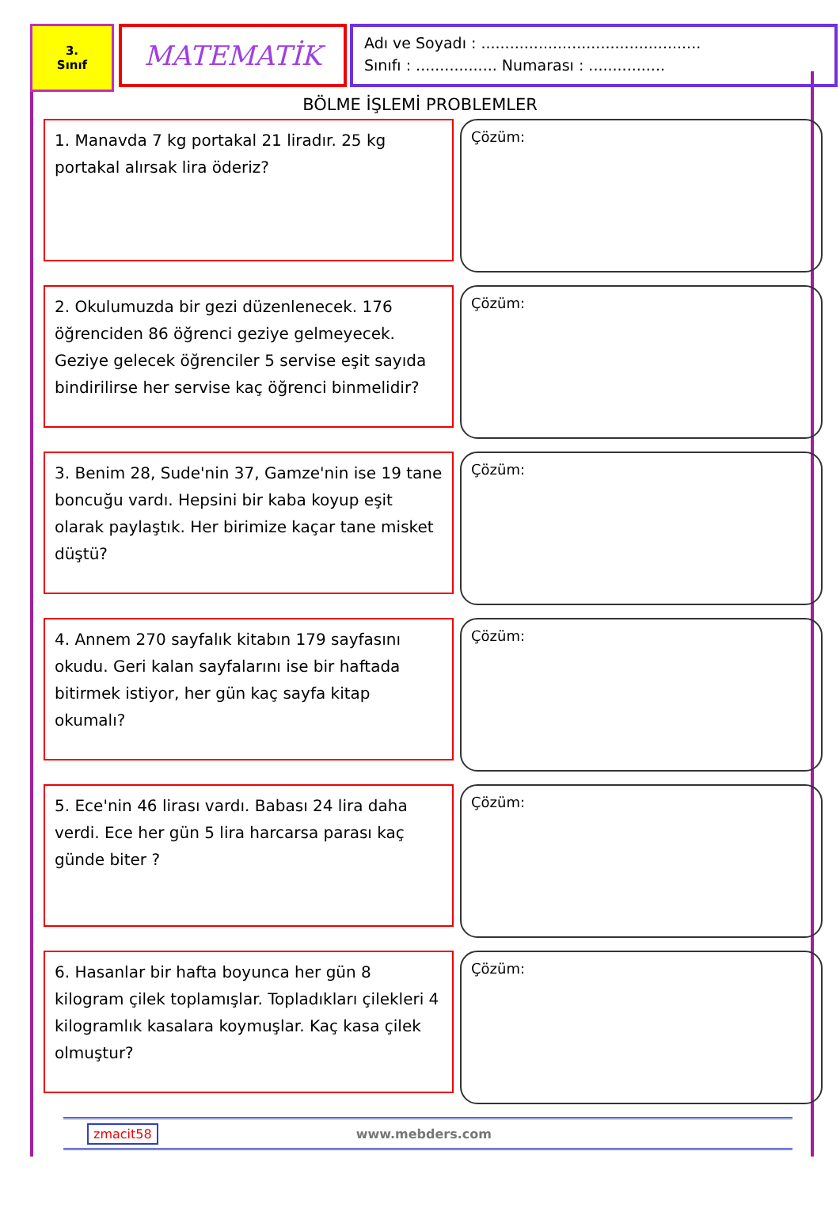3.
Sınıf
MATEMATİK
Adı ve Soyadı : ..............................................
Sınıfı : ................. Numarası : ................
BÖLME İŞLEMİ PROBLEMLER
1. Manavda 7 kg portakal 21 liradır. 25 kg portakal alırsak lira öderiz?
Çözüm:
2. Okulumuzda bir gezi düzenlenecek. 176 öğrenciden 86 öğrenci geziye gelmeyecek. Geziye gelecek öğrenciler 5 servise eşit sayıda bindirilirse her servise kaç öğrenci binmelidir?
Çözüm:
3. Benim 28, Sude'nin 37, Gamze'nin ise 19 tane boncuğu vardı. Hepsini bir kaba koyup eşit olarak paylaştık. Her birimize kaçar tane misket düştü?
Çözüm:
4. Annem 270 sayfalık kitabın 179 sayfasını okudu. Geri kalan sayfalarını ise bir haftada bitirmek istiyor, her gün kaç sayfa kitap okumalı?
Çözüm:
5. Ece'nin 46 lirası vardı. Babası 24 lira daha verdi. Ece her gün 5 lira harcarsa parası kaç günde biter ?
Çözüm:
6. Hasanlar bir hafta boyunca her gün 8 kilogram çilek toplamışlar. Topladıkları çilekleri 4 kilogramlık kasalara koymuşlar. Kaç kasa çilek olmuştur?
Çözüm:
zmacit58 www.mebders.com